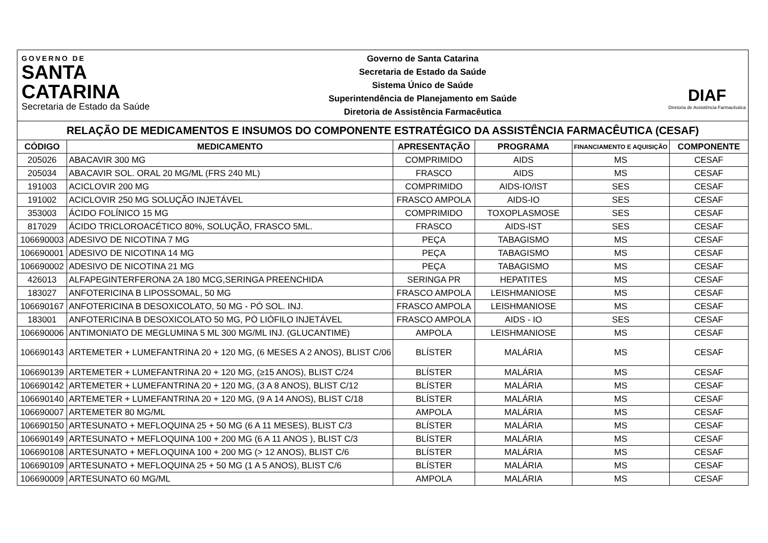GOVERNO DE
SANTA
CATARINA
Secretaria de Estado da Saúde
Governo de Santa Catarina
Secretaria de Estado da Saúde
Sistema Único de Saúde
Superintendência de Planejamento em Saúde
Diretoria de Assistência Farmacêutica
DIAF
Diretoria de Assistência Farmacêutica
RELAÇÃO DE MEDICAMENTOS E INSUMOS DO COMPONENTE ESTRATÉGICO DA ASSISTÊNCIA FARMACÊUTICA (CESAF)
| CÓDIGO | MEDICAMENTO | APRESENTAÇÃO | PROGRAMA | FINANCIAMENTO E AQUISIÇÃO | COMPONENTE |
| --- | --- | --- | --- | --- | --- |
| 205026 | ABACAVIR 300 MG | COMPRIMIDO | AIDS | MS | CESAF |
| 205034 | ABACAVIR SOL. ORAL 20 MG/ML (FRS 240 ML) | FRASCO | AIDS | MS | CESAF |
| 191003 | ACICLOVIR 200 MG | COMPRIMIDO | AIDS-IO/IST | SES | CESAF |
| 191002 | ACICLOVIR 250 MG SOLUÇÃO INJETÁVEL | FRASCO AMPOLA | AIDS-IO | SES | CESAF |
| 353003 | ÁCIDO FOLÍNICO 15 MG | COMPRIMIDO | TOXOPLASMOSE | SES | CESAF |
| 817029 | ÁCIDO TRICLOROACÉTICO 80%, SOLUÇÃO, FRASCO 5ML. | FRASCO | AIDS-IST | SES | CESAF |
| 106690003 | ADESIVO DE NICOTINA 7 MG | PEÇA | TABAGISMO | MS | CESAF |
| 106690001 | ADESIVO DE NICOTINA 14 MG | PEÇA | TABAGISMO | MS | CESAF |
| 106690002 | ADESIVO DE NICOTINA 21 MG | PEÇA | TABAGISMO | MS | CESAF |
| 426013 | ALFAPEGINTERFERONA 2A 180 MCG,SERINGA PREENCHIDA | SERINGA PR | HEPATITES | MS | CESAF |
| 183027 | ANFOTERICINA B LIPOSSOMAL, 50 MG | FRASCO AMPOLA | LEISHMANIOSE | MS | CESAF |
| 106690167 | ANFOTERICINA B DESOXICOLATO, 50 MG - PÓ SOL. INJ. | FRASCO AMPOLA | LEISHMANIOSE | MS | CESAF |
| 183001 | ANFOTERICINA B DESOXICOLATO 50 MG, PÓ LIÓFILO INJETÁVEL | FRASCO AMPOLA | AIDS - IO | SES | CESAF |
| 106690006 | ANTIMONIATO DE MEGLUMINA 5 ML 300 MG/ML INJ. (GLUCANTIME) | AMPOLA | LEISHMANIOSE | MS | CESAF |
| 106690143 | ARTEMETER + LUMEFANTRINA 20 + 120 MG, (6 MESES A 2 ANOS), BLIST C/06 | BLÍSTER | MALÁRIA | MS | CESAF |
| 106690139 | ARTEMETER + LUMEFANTRINA 20 + 120 MG, (≥15 ANOS), BLIST C/24 | BLÍSTER | MALÁRIA | MS | CESAF |
| 106690142 | ARTEMETER + LUMEFANTRINA 20 + 120 MG, (3 A 8 ANOS), BLIST C/12 | BLÍSTER | MALÁRIA | MS | CESAF |
| 106690140 | ARTEMETER + LUMEFANTRINA 20 + 120 MG, (9 A 14 ANOS), BLIST C/18 | BLÍSTER | MALÁRIA | MS | CESAF |
| 106690007 | ARTEMETER 80 MG/ML | AMPOLA | MALÁRIA | MS | CESAF |
| 106690150 | ARTESUNATO + MEFLOQUINA 25 + 50 MG (6 A 11 MESES), BLIST C/3 | BLÍSTER | MALÁRIA | MS | CESAF |
| 106690149 | ARTESUNATO + MEFLOQUINA 100 + 200 MG (6 A 11 ANOS ), BLIST C/3 | BLÍSTER | MALÁRIA | MS | CESAF |
| 106690108 | ARTESUNATO + MEFLOQUINA 100 + 200 MG (> 12 ANOS), BLIST C/6 | BLÍSTER | MALÁRIA | MS | CESAF |
| 106690109 | ARTESUNATO + MEFLOQUINA 25 + 50 MG (1 A 5 ANOS), BLIST C/6 | BLÍSTER | MALÁRIA | MS | CESAF |
| 106690009 | ARTESUNATO 60 MG/ML | AMPOLA | MALÁRIA | MS | CESAF |